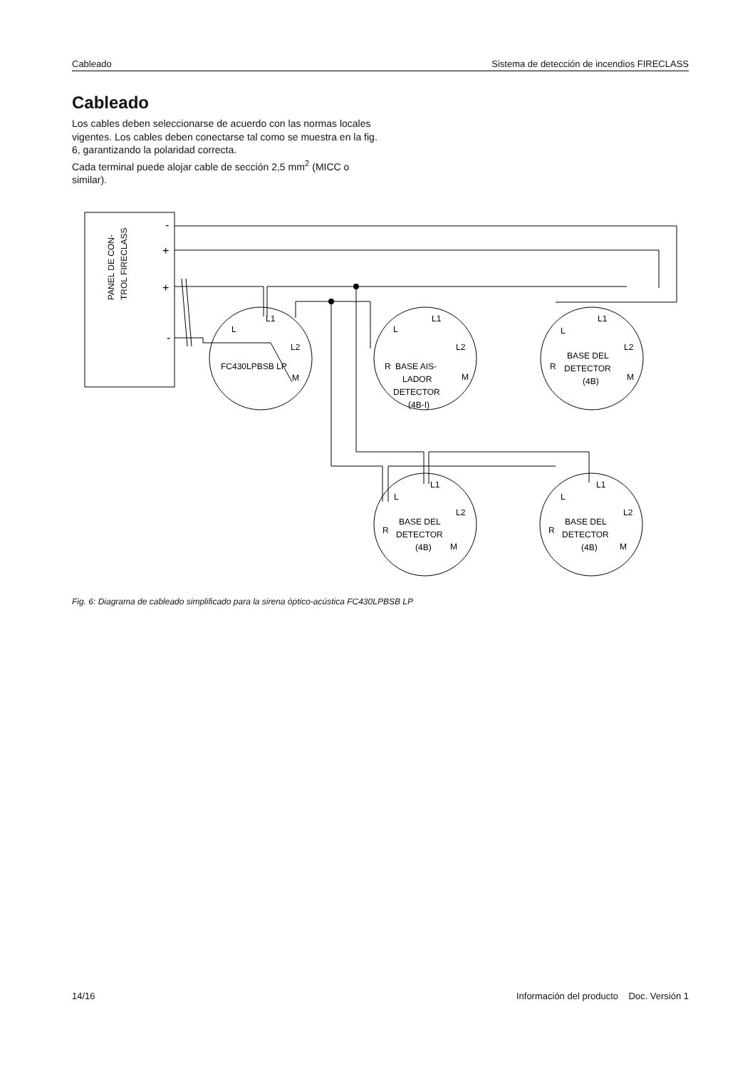Cableado Sistema de detección de incendios FIRECLASS
Cableado
Los cables deben seleccionarse de acuerdo con las normas locales vigentes. Los cables deben conectarse tal como se muestra en la fig. 6, garantizando la polaridad correcta.
Cada terminal puede alojar cable de sección 2,5 mm<sup>2</sup> (MICC o similar).
PANEL DE CON-
TROL FIRECLASS
-
+
+
-
FC430LPBSB LP
L1
L
L2
M
BASE AIS-
LADOR
DETECTOR
(4B-I)
L1
L
L2
M
R
BASE DEL
DETECTOR
(4B)
L1
L
L2
M
R
BASE DEL
DETECTOR
(4B)
L1
L
L2
M
R
BASE DEL
DETECTOR
(4B)
L1
L
L2
M
R
Fig. 6: Diagrama de cableado simplificado para la sirena óptico-acústica FC430LPBSB LP
14/16 Información del producto Doc. Versión 1